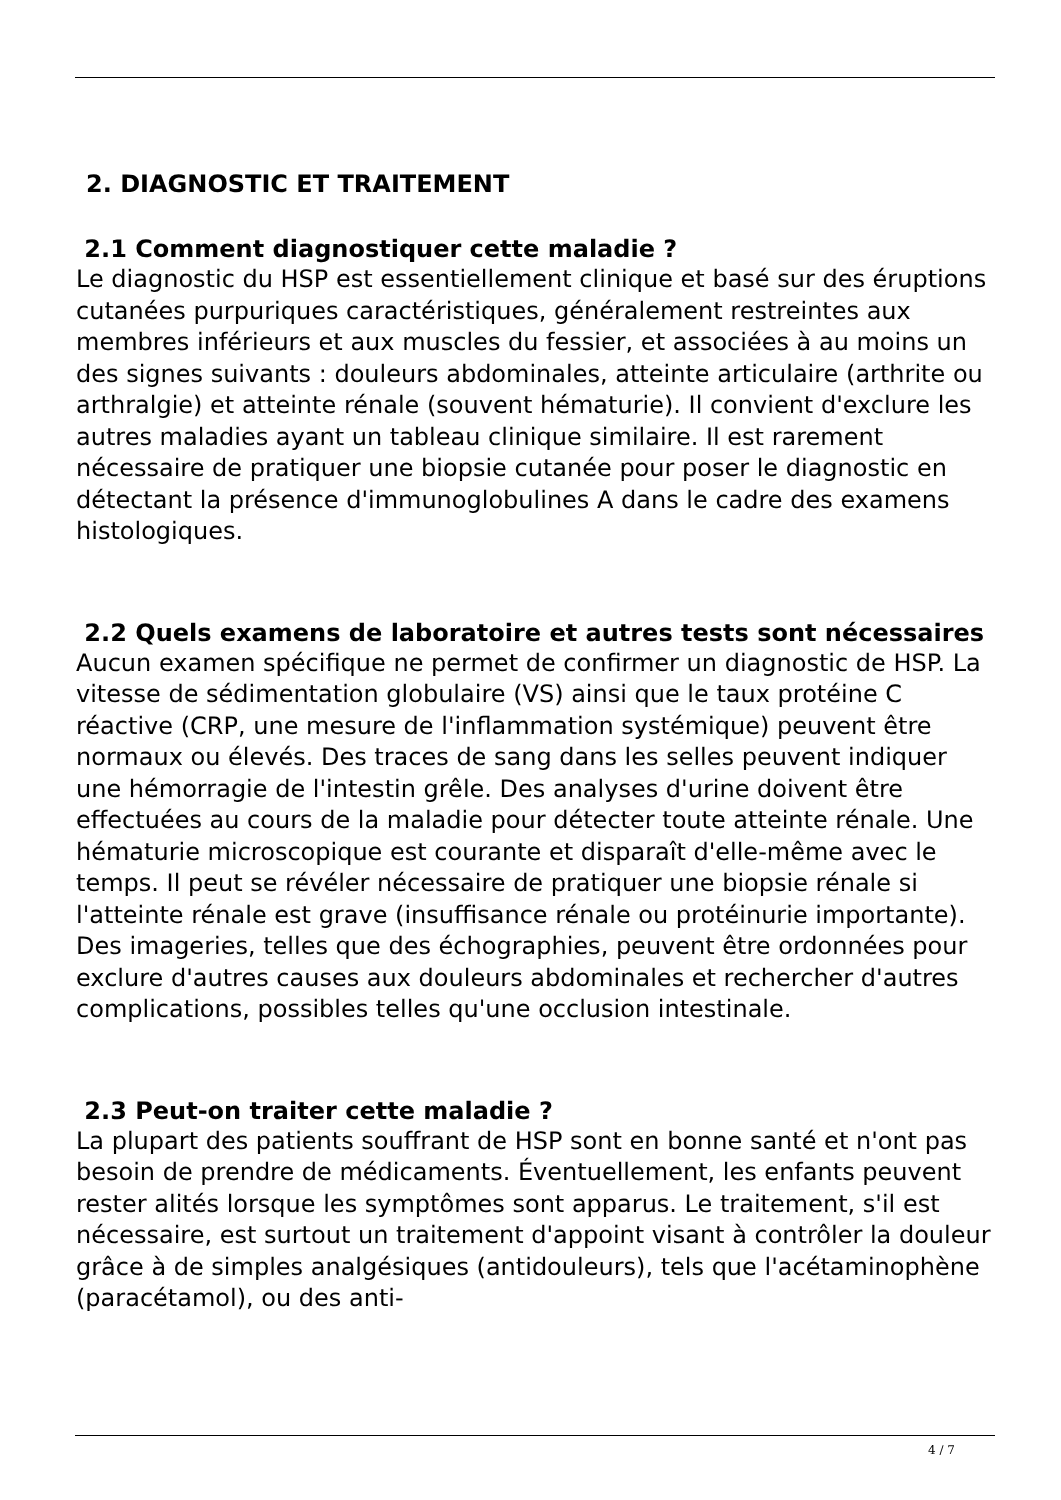2. DIAGNOSTIC ET TRAITEMENT
2.1 Comment diagnostiquer cette maladie ?
Le diagnostic du HSP est essentiellement clinique et basé sur des éruptions cutanées purpuriques caractéristiques, généralement restreintes aux membres inférieurs et aux muscles du fessier, et associées à au moins un des signes suivants : douleurs abdominales, atteinte articulaire (arthrite ou arthralgie) et atteinte rénale (souvent hématurie). Il convient d'exclure les autres maladies ayant un tableau clinique similaire. Il est rarement nécessaire de pratiquer une biopsie cutanée pour poser le diagnostic en détectant la présence d'immunoglobulines A dans le cadre des examens histologiques.
2.2 Quels examens de laboratoire et autres tests sont nécessaires
Aucun examen spécifique ne permet de confirmer un diagnostic de HSP. La vitesse de sédimentation globulaire (VS) ainsi que le taux protéine C réactive (CRP, une mesure de l'inflammation systémique) peuvent être normaux ou élevés. Des traces de sang dans les selles peuvent indiquer une hémorragie de l'intestin grêle. Des analyses d'urine doivent être effectuées au cours de la maladie pour détecter toute atteinte rénale. Une hématurie microscopique est courante et disparaît d'elle-même avec le temps. Il peut se révéler nécessaire de pratiquer une biopsie rénale si l'atteinte rénale est grave (insuffisance rénale ou protéinurie importante). Des imageries, telles que des échographies, peuvent être ordonnées pour exclure d'autres causes aux douleurs abdominales et rechercher d'autres complications, possibles telles qu'une occlusion intestinale.
2.3 Peut-on traiter cette maladie ?
La plupart des patients souffrant de HSP sont en bonne santé et n'ont pas besoin de prendre de médicaments. Éventuellement, les enfants peuvent rester alités lorsque les symptômes sont apparus. Le traitement, s'il est nécessaire, est surtout un traitement d'appoint visant à contrôler la douleur grâce à de simples analgésiques (antidouleurs), tels que l'acétaminophène (paracétamol), ou des anti-
4 / 7